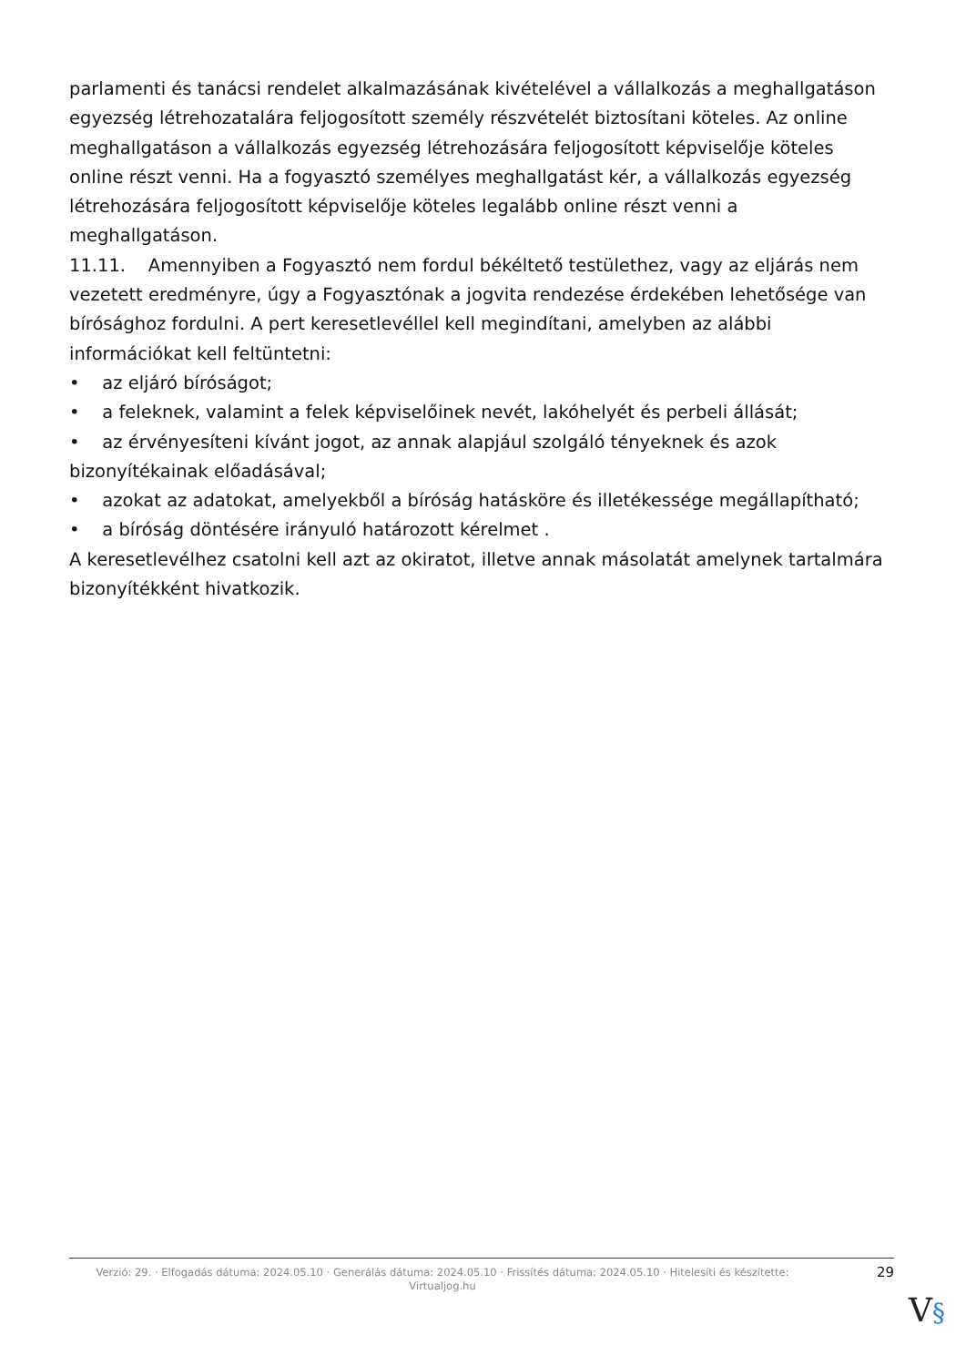parlamenti és tanácsi rendelet alkalmazásának kivételével a vállalkozás a meghallgatáson egyezség létrehozatalára feljogosított személy részvételét biztosítani köteles. Az online meghallgatáson a vállalkozás egyezség létrehozására feljogosított képviselője köteles online részt venni. Ha a fogyasztó személyes meghallgatást kér, a vállalkozás egyezség létrehozására feljogosított képviselője köteles legalább online részt venni a meghallgatáson.
11.11. Amennyiben a Fogyasztó nem fordul békéltető testülethez, vagy az eljárás nem vezetett eredményre, úgy a Fogyasztónak a jogvita rendezése érdekében lehetősége van bírósághoz fordulni. A pert keresetlevéllel kell megindítani, amelyben az alábbi információkat kell feltüntetni:
• az eljáró bíróságot;
• a feleknek, valamint a felek képviselőinek nevét, lakóhelyét és perbeli állását;
• az érvényesíteni kívánt jogot, az annak alapjául szolgáló tényeknek és azok bizonyítékainak előadásával;
• azokat az adatokat, amelyekből a bíróság hatásköre és illetékessége megállapítható;
• a bíróság döntésére irányuló határozott kérelmet .
A keresetlevélhez csatolni kell azt az okiratot, illetve annak másolatát amelynek tartalmára bizonyítékként hivatkozik.
Verzió: 29. · Elfogadás dátuma: 2024.05.10 · Generálás dátuma: 2024.05.10 · Frissítés dátuma: 2024.05.10 · Hitelesíti és készítette: Virtualjog.hu
29
V§